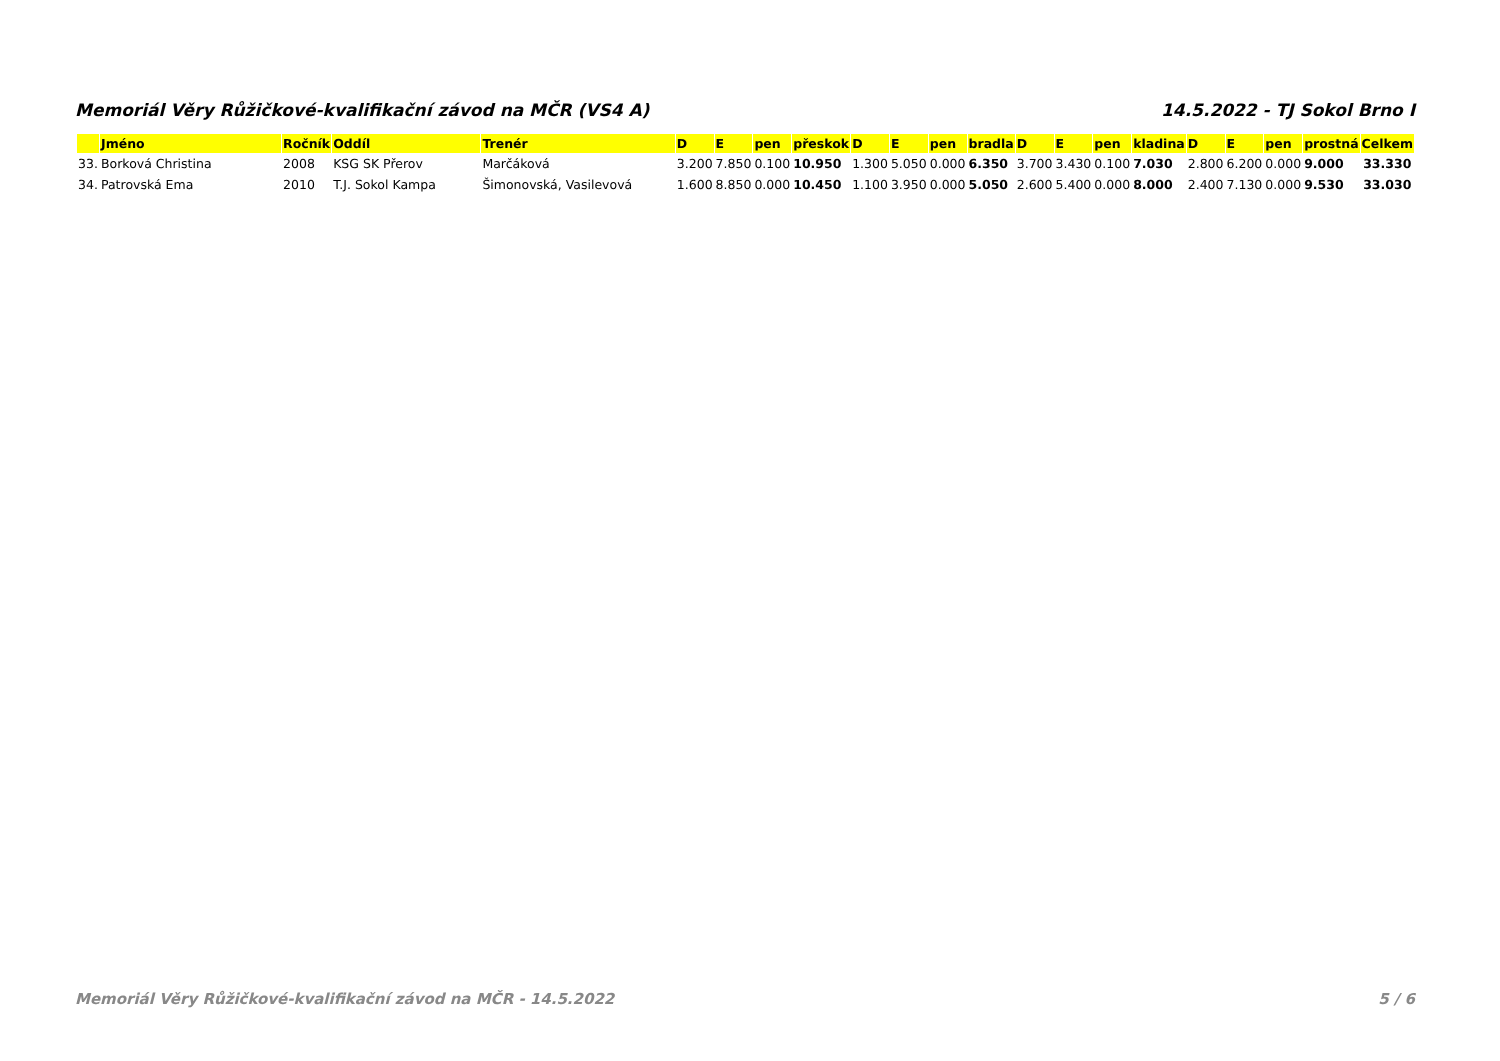Memoriál Věry Růžičkové-kvalifikační závod na MČR (VS4 A) 14.5.2022 - TJ Sokol Brno I
| | Jméno | Ročník | Oddíl | Trenér | D | E | pen | přeskok | D | E | pen | bradla | D | E | pen | kladina | D | E | pen | prostná | Celkem |
| --- | --- | --- | --- | --- | --- | --- | --- | --- | --- | --- | --- | --- | --- | --- | --- | --- | --- | --- | --- | --- | --- |
| 33. | Borková Christina | 2008 | KSG SK Přerov | Marčáková | 3.200 | 7.850 | 0.100 | 10.950 | 1.300 | 5.050 | 0.000 | 6.350 | 3.700 | 3.430 | 0.100 | 7.030 | 2.800 | 6.200 | 0.000 | 9.000 | 33.330 |
| 34. | Patrovská Ema | 2010 | T.J. Sokol Kampa | Šimonovská, Vasilevová | 1.600 | 8.850 | 0.000 | 10.450 | 1.100 | 3.950 | 0.000 | 5.050 | 2.600 | 5.400 | 0.000 | 8.000 | 2.400 | 7.130 | 0.000 | 9.530 | 33.030 |
Memoriál Věry Růžičkové-kvalifikační závod na MČR - 14.5.2022 5 / 6